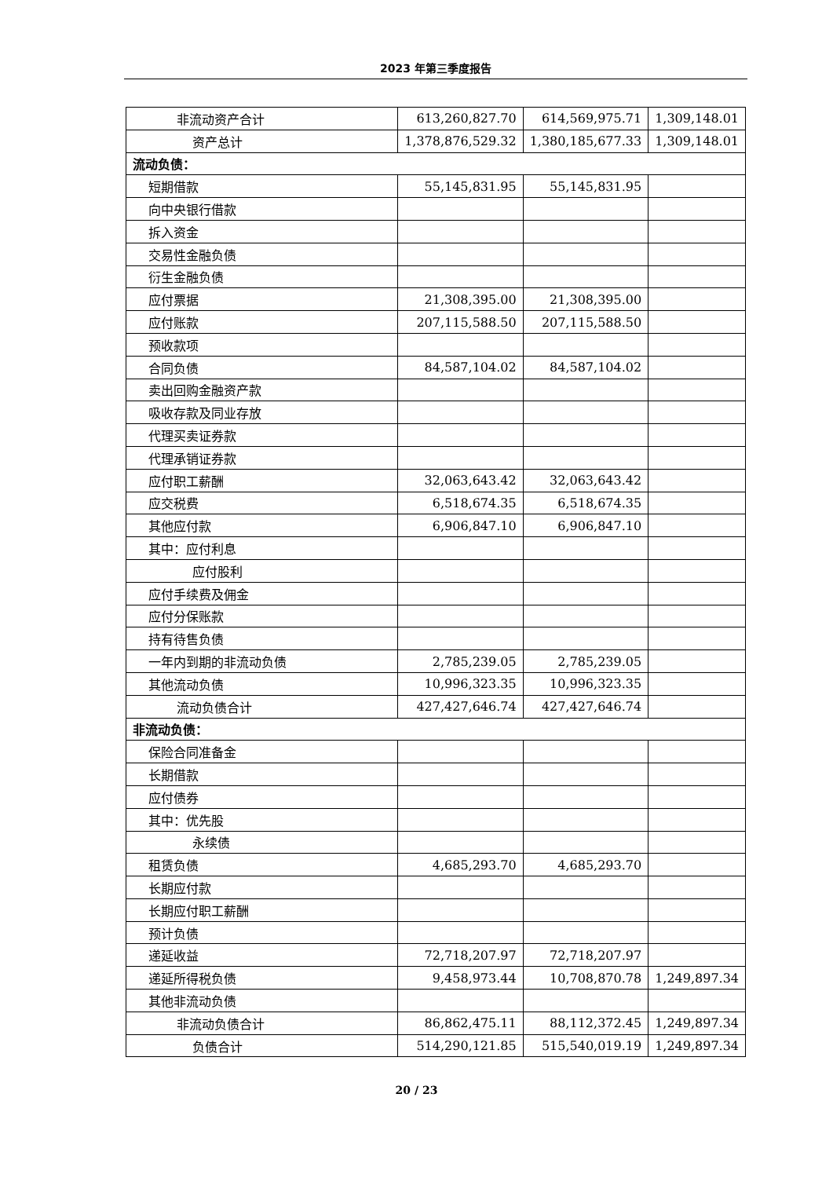2023 年第三季度报告
| 非流动资产合计 | 613,260,827.70 | 614,569,975.71 | 1,309,148.01 |
| 资产总计 | 1,378,876,529.32 | 1,380,185,677.33 | 1,309,148.01 |
| 流动负债： | | | |
| 短期借款 | 55,145,831.95 | 55,145,831.95 | |
| 向中央银行借款 | | | |
| 拆入资金 | | | |
| 交易性金融负债 | | | |
| 衍生金融负债 | | | |
| 应付票据 | 21,308,395.00 | 21,308,395.00 | |
| 应付账款 | 207,115,588.50 | 207,115,588.50 | |
| 预收款项 | | | |
| 合同负债 | 84,587,104.02 | 84,587,104.02 | |
| 卖出回购金融资产款 | | | |
| 吸收存款及同业存放 | | | |
| 代理买卖证券款 | | | |
| 代理承销证券款 | | | |
| 应付职工薪酬 | 32,063,643.42 | 32,063,643.42 | |
| 应交税费 | 6,518,674.35 | 6,518,674.35 | |
| 其他应付款 | 6,906,847.10 | 6,906,847.10 | |
| 其中：应付利息 | | | |
| 应付股利 | | | |
| 应付手续费及佣金 | | | |
| 应付分保账款 | | | |
| 持有待售负债 | | | |
| 一年内到期的非流动负债 | 2,785,239.05 | 2,785,239.05 | |
| 其他流动负债 | 10,996,323.35 | 10,996,323.35 | |
| 流动负债合计 | 427,427,646.74 | 427,427,646.74 | |
| 非流动负债： | | | |
| 保险合同准备金 | | | |
| 长期借款 | | | |
| 应付债券 | | | |
| 其中：优先股 | | | |
| 永续债 | | | |
| 租赁负债 | 4,685,293.70 | 4,685,293.70 | |
| 长期应付款 | | | |
| 长期应付职工薪酬 | | | |
| 预计负债 | | | |
| 递延收益 | 72,718,207.97 | 72,718,207.97 | |
| 递延所得税负债 | 9,458,973.44 | 10,708,870.78 | 1,249,897.34 |
| 其他非流动负债 | | | |
| 非流动负债合计 | 86,862,475.11 | 88,112,372.45 | 1,249,897.34 |
| 负债合计 | 514,290,121.85 | 515,540,019.19 | 1,249,897.34 |
20 / 23